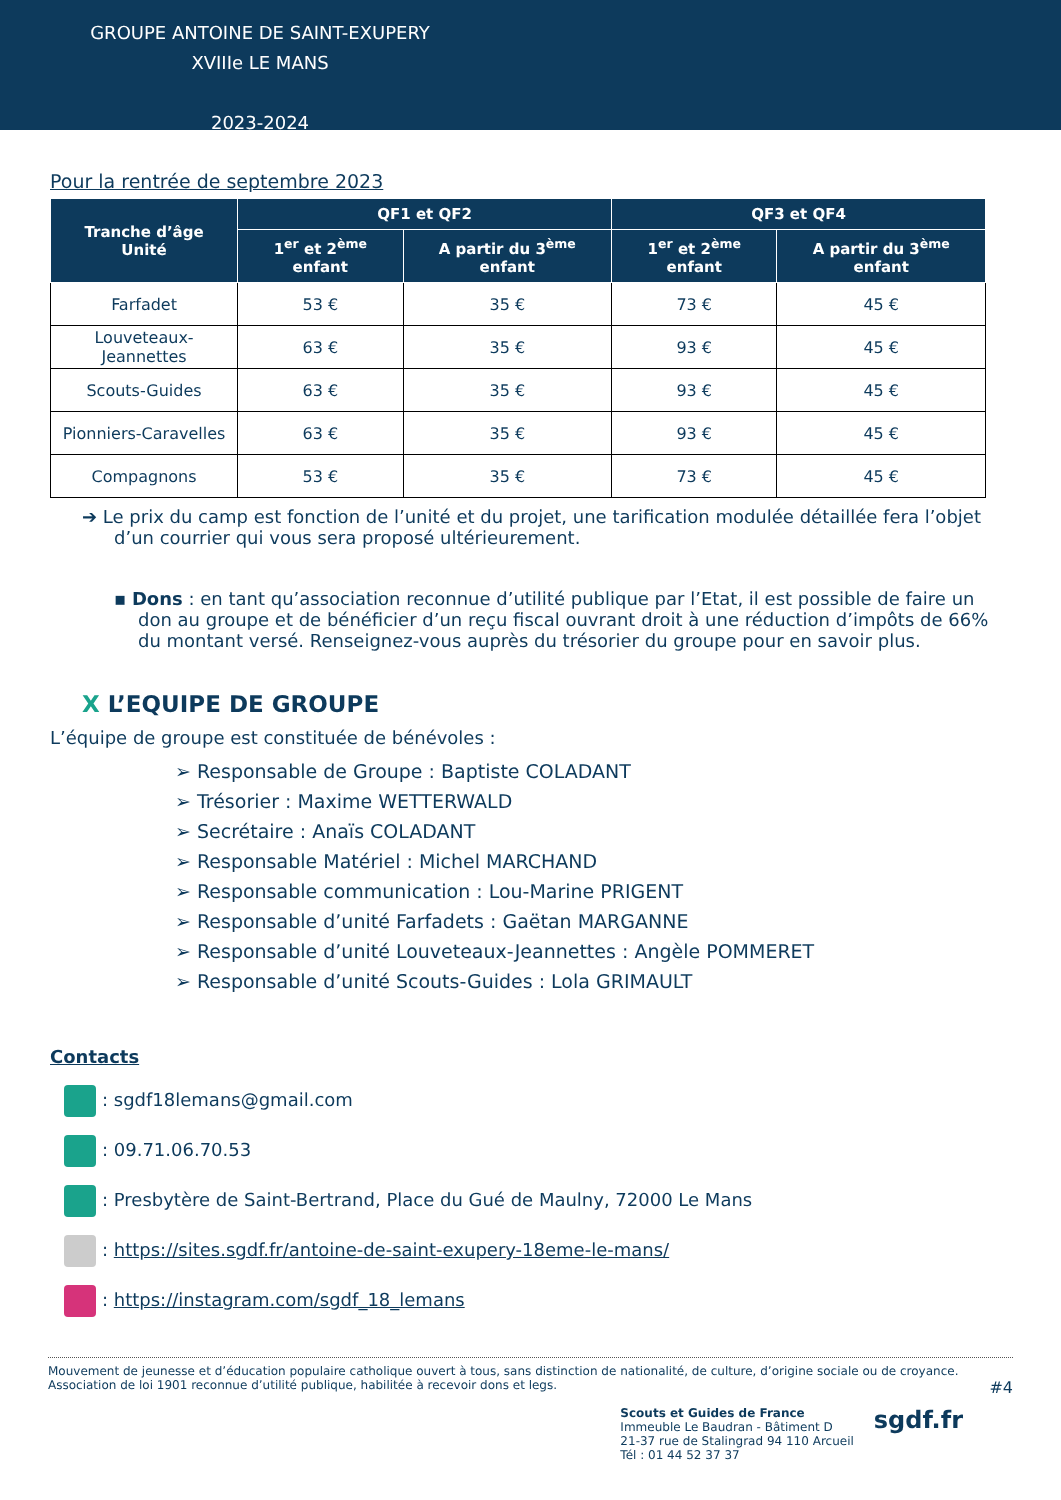GROUPE ANTOINE DE SAINT-EXUPERY
XVIIIe LE MANS
2023-2024
Pour la rentrée de septembre 2023
| Tranche d’âge Unité | QF1 et QF2 | | QF3 et QF4 | |
| --- | --- | --- | --- | --- |
| | 1<sup>er</sup> et 2<sup>ème</sup> enfant | A partir du 3<sup>ème</sup> enfant | 1<sup>er</sup> et 2<sup>ème</sup> enfant | A partir du 3<sup>ème</sup> enfant |
| Farfadet | 53 € | 35 € | 73 € | 45 € |
| Louveteaux-Jeannettes | 63 € | 35 € | 93 € | 45 € |
| Scouts-Guides | 63 € | 35 € | 93 € | 45 € |
| Pionniers-Caravelles | 63 € | 35 € | 93 € | 45 € |
| Compagnons | 53 € | 35 € | 73 € | 45 € |
➔ Le prix du camp est fonction de l’unité et du projet, une tarification modulée détaillée fera l’objet d’un courrier qui vous sera proposé ultérieurement.
▪ Dons : en tant qu’association reconnue d’utilité publique par l’Etat, il est possible de faire un don au groupe et de bénéficier d’un reçu fiscal ouvrant droit à une réduction d’impôts de 66% du montant versé. Renseignez-vous auprès du trésorier du groupe pour en savoir plus.
Ⅹ L’EQUIPE DE GROUPE
L’équipe de groupe est constituée de bénévoles :
➢ Responsable de Groupe : Baptiste COLADANT
➢ Trésorier : Maxime WETTERWALD
➢ Secrétaire : Anaïs COLADANT
➢ Responsable Matériel : Michel MARCHAND
➢ Responsable communication : Lou-Marine PRIGENT
➢ Responsable d’unité Farfadets : Gaëtan MARGANNE
➢ Responsable d’unité Louveteaux-Jeannettes : Angèle POMMERET
➢ Responsable d’unité Scouts-Guides : Lola GRIMAULT
Contacts
: sgdf18lemans@gmail.com
: 09.71.06.70.53
: Presbytère de Saint-Bertrand, Place du Gué de Maulny, 72000 Le Mans
: https://sites.sgdf.fr/antoine-de-saint-exupery-18eme-le-mans/
: https://instagram.com/sgdf_18_lemans
Mouvement de jeunesse et d’éducation populaire catholique ouvert à tous, sans distinction de nationalité, de culture, d’origine sociale ou de croyance.
Association de loi 1901 reconnue d’utilité publique, habilitée à recevoir dons et legs. #4
Scouts et Guides de France
Immeuble Le Baudran - Bâtiment D
21-37 rue de Stalingrad 94 110 Arcueil
Tél : 01 44 52 37 37
sgdf.fr